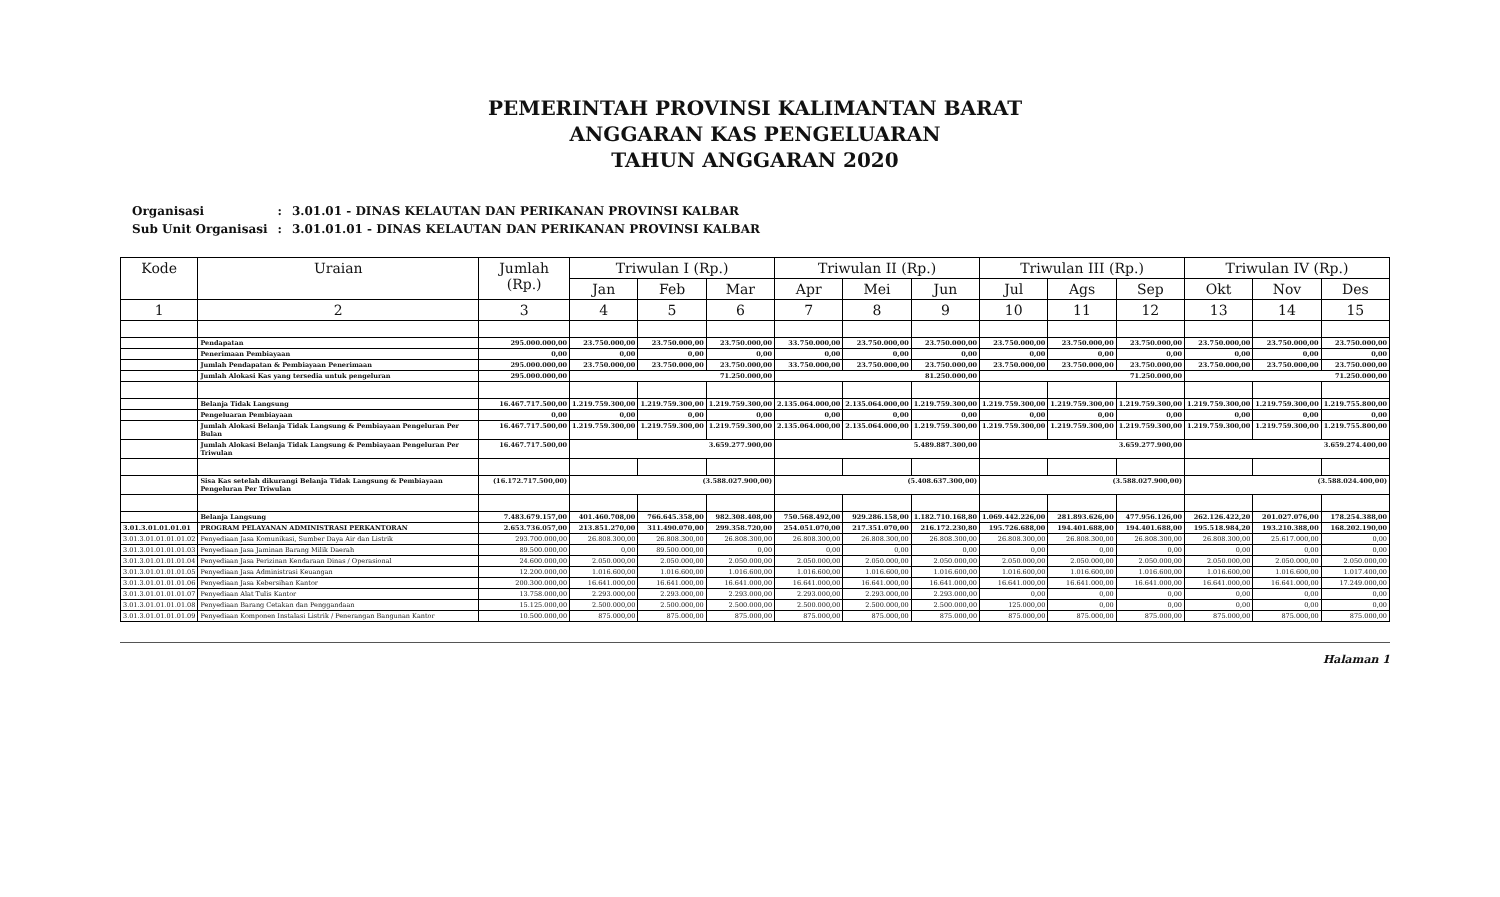PEMERINTAH PROVINSI KALIMANTAN BARAT
ANGGARAN KAS PENGELUARAN
TAHUN ANGGARAN 2020
| Organisasi | : | 3.01.01 - DINAS KELAUTAN DAN PERIKANAN PROVINSI KALBAR |
| Sub Unit Organisasi | : | 3.01.01.01 - DINAS KELAUTAN DAN PERIKANAN PROVINSI KALBAR |
| Kode | Uraian | Jumlah (Rp.) | Triwulan I (Rp.) | | | Triwulan II (Rp.) | | | Triwulan III (Rp.) | | | Triwulan IV (Rp.) | | |
| --- | --- | --- | --- | --- | --- | --- | --- | --- | --- | --- | --- | --- | --- | --- |
| | | | Jan | Feb | Mar | Apr | Mei | Jun | Jul | Ags | Sep | Okt | Nov | Des |
| 1 | 2 | 3 | 4 | 5 | 6 | 7 | 8 | 9 | 10 | 11 | 12 | 13 | 14 | 15 |
| | Pendapatan | 295.000.000,00 | 23.750.000,00 | 23.750.000,00 | 23.750.000,00 | 33.750.000,00 | 23.750.000,00 | 23.750.000,00 | 23.750.000,00 | 23.750.000,00 | 23.750.000,00 | 23.750.000,00 | 23.750.000,00 | 23.750.000,00 |
| | Penerimaan Pembiayaan | 0,00 | 0,00 | 0,00 | 0,00 | 0,00 | 0,00 | 0,00 | 0,00 | 0,00 | 0,00 | 0,00 | 0,00 | 0,00 |
| | Jumlah Pendapatan & Pembiayaan Penerimaan | 295.000.000,00 | 23.750.000,00 | 23.750.000,00 | 23.750.000,00 | 33.750.000,00 | 23.750.000,00 | 23.750.000,00 | 23.750.000,00 | 23.750.000,00 | 23.750.000,00 | 23.750.000,00 | 23.750.000,00 | 23.750.000,00 |
| | Jumlah Alokasi Kas yang tersedia untuk pengeluran | 295.000.000,00 | 71.250.000,00 | | | 81.250.000,00 | | | 71.250.000,00 | | | 71.250.000,00 | | |
| | Belanja Tidak Langsung | 16.467.717.500,00 | 1.219.759.300,00 | 1.219.759.300,00 | 1.219.759.300,00 | 2.135.064.000,00 | 2.135.064.000,00 | 1.219.759.300,00 | 1.219.759.300,00 | 1.219.759.300,00 | 1.219.759.300,00 | 1.219.759.300,00 | 1.219.759.300,00 | 1.219.755.800,00 |
| | Pengeluaran Pembiayaan | 0,00 | 0,00 | 0,00 | 0,00 | 0,00 | 0,00 | 0,00 | 0,00 | 0,00 | 0,00 | 0,00 | 0,00 | 0,00 |
| | Jumlah Alokasi Belanja Tidak Langsung & Pembiayaan Pengeluran Per Bulan | 16.467.717.500,00 | 1.219.759.300,00 | 1.219.759.300,00 | 1.219.759.300,00 | 2.135.064.000,00 | 2.135.064.000,00 | 1.219.759.300,00 | 1.219.759.300,00 | 1.219.759.300,00 | 1.219.759.300,00 | 1.219.759.300,00 | 1.219.759.300,00 | 1.219.755.800,00 |
| | Jumlah Alokasi Belanja Tidak Langsung & Pembiayaan Pengeluran Per Triwulan | 16.467.717.500,00 | 3.659.277.900,00 | | | 5.489.887.300,00 | | | 3.659.277.900,00 | | | 3.659.274.400,00 | | |
| | Sisa Kas setelah dikurangi Belanja Tidak Langsung & Pembiayaan Pengeluran Per Triwulan | (16.172.717.500,00) | (3.588.027.900,00) | | | (5.408.637.300,00) | | | (3.588.027.900,00) | | | (3.588.024.400,00) | | |
| | Belanja Langsung | 7.483.679.157,00 | 401.460.708,00 | 766.645.358,00 | 982.308.408,00 | 750.568.492,00 | 929.286.158,00 | 1.182.710.168,80 | 1.069.442.226,00 | 281.893.626,00 | 477.956.126,00 | 262.126.422,20 | 201.027.076,00 | 178.254.388,00 |
| 3.01.3.01.01.01.01 | PROGRAM PELAYANAN ADMINISTRASI PERKANTORAN | 2.653.736.057,00 | 213.851.270,00 | 311.490.070,00 | 299.358.720,00 | 254.051.070,00 | 217.351.070,00 | 216.172.230,80 | 195.726.688,00 | 194.401.688,00 | 194.401.688,00 | 195.518.984,20 | 193.210.388,00 | 168.202.190,00 |
| 3.01.3.01.01.01.01.02 | Penyediaan Jasa Komunikasi, Sumber Daya Air dan Listrik | 293.700.000,00 | 26.808.300,00 | 26.808.300,00 | 26.808.300,00 | 26.808.300,00 | 26.808.300,00 | 26.808.300,00 | 26.808.300,00 | 26.808.300,00 | 26.808.300,00 | 26.808.300,00 | 25.617.000,00 | 0,00 |
| 3.01.3.01.01.01.01.03 | Penyediaan Jasa Jaminan Barang Milik Daerah | 89.500.000,00 | 0,00 | 89.500.000,00 | 0,00 | 0,00 | 0,00 | 0,00 | 0,00 | 0,00 | 0,00 | 0,00 | 0,00 | 0,00 |
| 3.01.3.01.01.01.01.04 | Penyediaan Jasa Perizinan Kendaraan Dinas / Operasional | 24.600.000,00 | 2.050.000,00 | 2.050.000,00 | 2.050.000,00 | 2.050.000,00 | 2.050.000,00 | 2.050.000,00 | 2.050.000,00 | 2.050.000,00 | 2.050.000,00 | 2.050.000,00 | 2.050.000,00 | 2.050.000,00 |
| 3.01.3.01.01.01.01.05 | Penyediaan Jasa Administrasi Keuangan | 12.200.000,00 | 1.016.600,00 | 1.016.600,00 | 1.016.600,00 | 1.016.600,00 | 1.016.600,00 | 1.016.600,00 | 1.016.600,00 | 1.016.600,00 | 1.016.600,00 | 1.016.600,00 | 1.016.600,00 | 1.017.400,00 |
| 3.01.3.01.01.01.01.06 | Penyediaan Jasa Kebersihan Kantor | 200.300.000,00 | 16.641.000,00 | 16.641.000,00 | 16.641.000,00 | 16.641.000,00 | 16.641.000,00 | 16.641.000,00 | 16.641.000,00 | 16.641.000,00 | 16.641.000,00 | 16.641.000,00 | 16.641.000,00 | 17.249.000,00 |
| 3.01.3.01.01.01.01.07 | Penyediaan Alat Tulis Kantor | 13.758.000,00 | 2.293.000,00 | 2.293.000,00 | 2.293.000,00 | 2.293.000,00 | 2.293.000,00 | 2.293.000,00 | 0,00 | 0,00 | 0,00 | 0,00 | 0,00 | 0,00 |
| 3.01.3.01.01.01.01.08 | Penyediaan Barang Cetakan dan Penggandaan | 15.125.000,00 | 2.500.000,00 | 2.500.000,00 | 2.500.000,00 | 2.500.000,00 | 2.500.000,00 | 2.500.000,00 | 125.000,00 | 0,00 | 0,00 | 0,00 | 0,00 | 0,00 |
| 3.01.3.01.01.01.01.09 | Penyediaan Komponen Instalasi Listrik / Penerangan Bangunan Kantor | 10.500.000,00 | 875.000,00 | 875.000,00 | 875.000,00 | 875.000,00 | 875.000,00 | 875.000,00 | 875.000,00 | 875.000,00 | 875.000,00 | 875.000,00 | 875.000,00 | 875.000,00 |
Halaman 1